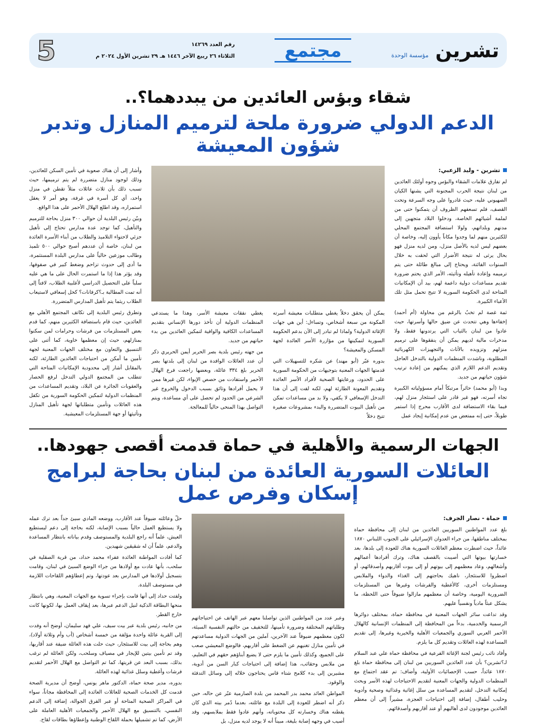تشرين مؤسسة الوحدة
مجتمع
رقم العدد ١٤٢٦٩
الثلاثاء ٢٦ ربيع الآخر ١٤٤٦ هـ ٢٩ تشرين الأول ٢٠٢٤ م
5
شقاء وبؤس العائدين من يبددهما؟..
الدعم الدولي ضرورة ملحة لترميم المنازل وتدبر شؤون المعيشة
تشرين - وليد الزعبي:
لم تفارق علامات الشقاء والبؤس وجوه أولئك العائدين من لبنان نتيجة الحرب المجنونة التي يشنها الكيان الصهيوني عليه، حيث غادروا على وجه السرعة وتحت القصف، فلم تسعفهم الظروف أن يتمكنوا حتى من لملمة أشيائهم الخاصة، ودخلوا البلاد متجهين إلى مدنهم وبلداتهم، ولولا استضافة المجتمع المحلي للكثيرين منهم لما وجدوا مكاناً يأوون إليه، وخاصة أن بعضهم ليس لديه بالأصل منزل، ومن لديه منزل فهو بحال يرثى له نتيجة الأضرار التي لحقت به خلال السنوات الفائتة، ويحتاج إلى مبالغ طائلة حتى يتم ترميمه وإعادة تأهيله وتأثيثه، الأمر الذي يحتم ضرورة تقديم مساعدات دولية داعمة لهم، بيد أن الإمكانيات المتاحة لدى الحكومة السورية لا تتيح تحمل مثل تلك الأعباء الكبيرة.
ثمة غصة لم تخبُ بالرغم من محاولة (أم أحمد) إخفاءها وهي تتحدث عن ضيق حالها وأسرتها، حيث عادوا من لبنان بالثياب التي يرتدونها فقط، ولا مدخرات مالية لديهم يمكن أن ينفقوها على ترميم منزلهم وتزويده بالأثاث والتجهيزات الكهربائية المطلوبة، وناشدت المنظمات الدولية بالتدخل العاجل وتقديم الدعم اللازم الذي يمكنهم من إعادة ترتيب شؤون حياتهم من جديد.
وبدا (أبو محمد) حائراً مرتبكاً أمام مسؤولياته الكبيرة تجاه أسرته، فهو غير قادر على استئجار منزل لهم، فيما بقاء الاستضافة لدى الأقارب محرج إذا استمر طويلاً، حتى إنه ممتعض من عدم إمكانية إيجاد عمل
يمكن أن يحقق دخلاً يغطي متطلبات معيشة أسرته المكونة من سبعة أشخاص، وتساءل: أين هي جهات الإغاثة الدولية؟ ولماذا لم تبادر إلى الآن بدعم الحكومة السورية لتمكينها من مؤازرة الأسر العائدة لجهة المسكن والمعيشة؟
بدوره عبّر (أبو مهند) عن شكره للتسهيلات التي قدمتها الجهات المعنية بتوجيهات من الحكومة السورية على الحدود، ورعايتها الصحية لأفراد الأسر العائدة وتقديم المعونة الطارئة لهم، لكنه لفت إلى أن هذا التدخل الإسعافي لا يكفي، ولا بد من مساعدات تمكن من تأهيل البيوت المتضررة والبدء بمشروعات صغيرة تتيح دخلاً
يغطي نفقات معيشة الأسر، وهذا ما يستدعي المنظمات الدولية أن تأخذ دورها الإنساني بتقديم المساعدات الكافية والوافية لتمكين العائدين من بدء حياتهم من جديد.
من جهته رئيس بلدية بصر الحرير أيمن الحريري ذكر أن عدد العائلات الوافدة من لبنان إلى بلدتها بصر الحرير بلغ ٣٣٤ عائلة، وبعضها راجعت فرع الهلال الأحمر واستفادت من حصص الإيواء، لكن غيرها ممن لا يحمل أفرادها وثائق بسبب الدخول والخروج غير الشرعي من الحدود لم تحصل على أي مساعدة، ويتم التواصل بهذا المنحى حالياً للمعالجة.
وأشار إلى أن هناك صعوبة في تأمين السكن للعائدين، وذلك لوجود منازل متضررة لم يتم ترميمها، حيث تسبب ذلك بأن ثلاث عائلات مثلاً تقطن في منزل واحد، أي كل أسرة في غرفة، وهو أمر لا يعقل استمراره، وقد اطلع الهلال الأحمر على هذا الواقع.
وبيّن رئيس البلدية أن حوالي ٣٠٠ منزل بحاجة للترميم والتأهيل، كما توجد عدة مدارس تحتاج إلى تأهيل جزئي لاحتواء التلاميذ والطلاب من أبناء الأسرة العائدة من لبنان، خاصة أن عددهم أصبح حوالي ٥٠٠ تلميذ وطالب موزعين حالياً على مدارس البلدة المستثمرة، ما أدى إلى حدوث تزاحم وضغط كبير في صفوفها، وقد يؤثر هذا إذا ما استمرت الحال على ما هي عليه سلباً على التحصيل الدراسي لأغلبية الطلاب، لافتاً إلى أنه تمت المطالبة بـ؟كرفانات؟ كحل إسعافي لاستيعاب الطلاب ريثما يتم تأهيل المدارس المتضررة.
وتطرق رئيس البلدية إلى تكاتف المجتمع الأهلي مع العائدين، حيث قام باستضافة الكثيرين منهم، كما قدم بعض المستلزمات من فرشات وحرامات لمن سكنوا بمنازلهم، حيث إن معظمها خاوية، كما أثنى على التنسيق والتعاون مع مختلف الجهات المعنية لجهة تأمين ما أمكن من احتياجات العائدين الطارئة، لكنه بالمقابل أشار إلى محدودية الإمكانيات المتاحة التي تتطلب من المجتمع الدولي التدخل لرفع الحصار والعقوبات الجائرة عن البلاد، وتقديم المساعدات من المنظمات الدولية لتمكين الحكومة السورية من تكفل هذه العائلات وتأمين متطلباتها لجهة تأهيل المنازل وتأثيثها أو جهة المستلزمات المعيشية.
الجهات الرسمية والأهلية في حماة قدمت أقصى جهودها..
العائلات السورية العائدة من لبنان بحاجة لبرامج إسكان وفرص عمل
حماة - نصار الجرف:
بلغ عدد المواطنين السوريين العائدين من لبنان إلى محافظة حماة بمختلف مناطقها، من جراء العدوان الإسرائيلي على الجنوب اللبناني ١٨٧٠ عائداً، حيث اضطرت معظم العائلات السورية هناك للعودة إلى بلدها، بعد خسارتها بيوتها التي أصيبت بالقصف هناك، وترك أفرادها أعمالهم وأشغالهم، وعاد معظمهم إلى بيوتهم أو إلى بيوت أقاربهم وأصدقائهم، أو اضطروا للاستئجار، ناهيك بحاجتهم إلى الغذاء والدواء والملابس ومستلزمات أخرى، كالأغطية والفرشات وغيرها من المستلزمات الضرورية اليومية، وخاصة أن معظمهم مازالوا ضيوفاً حتى اللحظة، ما يشكل عبئاً مادياً ونفسياً عليهم.
وقد تداعت سائر الجهات المعنية في محافظة حماة، بمختلف دوائرها الرسمية والخدمية، بدءاً من المحافظة إلى المنظمات الإنسانية كالهلال الأحمر العربي السوري والجمعيات الأهلية والخيرية وغيرها، إلى تقديم المساعدة لهذه العائلات وتقديم كل ما يلزم.
وأفاد نائب رئيس لجنة الإغاثة الفرعية في محافظة حماة علي عبد السلام لـ؟تشرين؟ بأن عدد العائدين السوريين من لبنان إلى محافظة حماة بلغ ١٨٧٠ عائداً، حسب الإحصائيات الأولية، وأضاف: تم عقد اجتماع مع المنظمات الدولية والجهات المعنية لتقديم الاحتياجات لهذه الأسر وبحث إمكانية التدخل، لتقديم المساعدة من سلل إغاثية وغذائية وصحية وأدوية وحليب أطفال، إضافة إلى احتياجات العجزة، مشيراً إلى أن معظم العائدين موجودون لدى أهاليهم أو عند أقاربهم وأصدقائهم.
وعبر عدد من المواطنين الذين تواصلنا معهم عبر الهاتف عن احتياجاتهم وطلباتهم المختلفة وضرورة تأمينها، للتخفيف من حالتهم النفسية السيئة، لكون معظمهم ضيوفاً عند الآخرين، آملين من الجهات الدولية مساعدتهم في تأمين منازل تغنيهم عن الضغط على أقاربهم، فالوضع المعيشي صعب على الجميع، وكذلك تأمين ما يلزم حتى لا يضيع أبناؤهم حقهم في التعليم، من ملابس وحقائب، هذا إضافة إلى احتياجات كبار السن من أدوية، مشيرين إلى بدء كلامح شتاء قاس يحتاجون خلاله إلى وسائل التدفئة والوقود.
المواطن العائد محمد بدر المحمد من بلدة الصارمية عبّر عن حاله، حين ذكر أنه اضطر للعودة إلى البلدة مع عائلته، بعدما دُمر بيته الذي كان يقطنه هناك وخسارته كل محتوياته، وأنهم عادوا فقط بملابسهم، وقد أصيب في وجهه إصابة بليغة، مبيناً أنه لا يوجد لديه منزل، بل
حلّ وعائلته ضيوفاً عند الأقارب، ووضعه المادي سيئ جداً بعد ترك عمله ولا يستطيع العمل حالياً بسبب الإصابة، لكنه بحاجة إلى دعم ليستطيع العيش، علماً أنه راجع البلدية والمستوصف وقدم بياناته بانتظار المساعدة والدعم، علماً أن له شقيقين شهيدين.
كما أفادت المواطنة العائدة عفراء محمد حداد، من قرية الصقلية في سلحب، بأنها عادت مع أولادها من جراء الوضع السيئ في لبنان، وقامت بتسجيل أولادها في المدارس بعد عودتها، وتم إعطاؤهم اللقاحات اللازمة في مستوصف البلدة.
ولفتت حداد إلى أنها قامت بإجراء تسوية مع الجهات المعنية، وهي بانتظار منحها البطاقة الذكية لنيل الدعم عبرها، بعد إيقاف العمل بها، لكونها كانت خارج القطر.
من جانبه، رئيس بلدية عبر بيت سيف، علي فهد سليمان، أوضح أنه وفدت إلى القرية عائلة واحدة مؤلفة من خمسة أشخاص (أب وأم وثلاثة أولاد)، وهم بحاجة إلى بيت للاستئجار، حيث حلت هذه العائلة ضيفة عند أقاربها، وقد تم تأمين بيتين للإيجار في مصياف وسلحب، ولكن العائلة لم ترغب بذلك، بسبب البعد عن قريتها، كما تم التواصل مع الهلال الأحمر لتقديم فرشات وأغطية وسلل غذائية لهذه العائلة.
بدوره، مدير صحة حماة، الدكتور ماهر يونس، أوضح أن مديرية الصحة قدمت كل الخدمات الصحية للعائلات العائدة إلى المحافظة مجاناً، سواء في المراكز الصحية المتاحة أو عبر الفرق الجوالة، إضافة إلى الدعم النفسي، بالتنسيق مع الهلال الأحمر والجمعيات الأهلية العاملة على الأرض، كما تم تشميلها بحملة اللقاح الوطنية وإعطاؤها بطاقات لقاح.